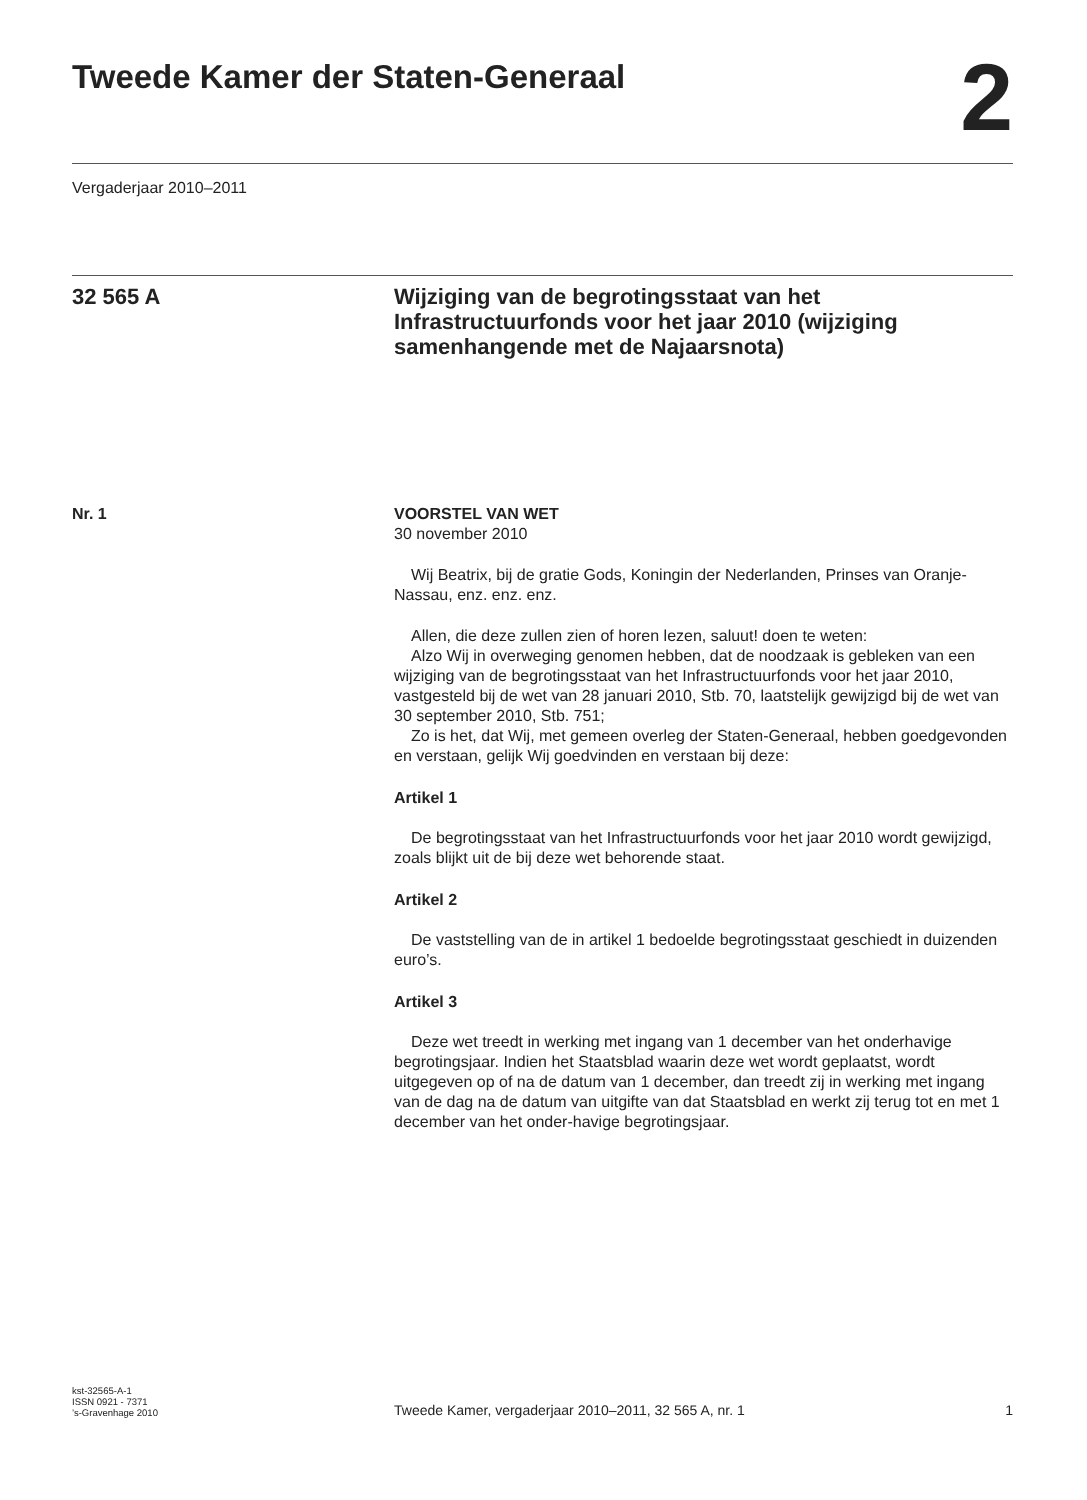Tweede Kamer der Staten-Generaal
2
Vergaderjaar 2010–2011
32 565 A
Wijziging van de begrotingsstaat van het Infrastructuurfonds voor het jaar 2010 (wijziging samenhangende met de Najaarsnota)
Nr. 1 VOORSTEL VAN WET
30 november 2010
Wij Beatrix, bij de gratie Gods, Koningin der Nederlanden, Prinses van Oranje-Nassau, enz. enz. enz.
Allen, die deze zullen zien of horen lezen, saluut! doen te weten:
Alzo Wij in overweging genomen hebben, dat de noodzaak is gebleken van een wijziging van de begrotingsstaat van het Infrastructuurfonds voor het jaar 2010, vastgesteld bij de wet van 28 januari 2010, Stb. 70, laatstelijk gewijzigd bij de wet van 30 september 2010, Stb. 751;
Zo is het, dat Wij, met gemeen overleg der Staten-Generaal, hebben goedgevonden en verstaan, gelijk Wij goedvinden en verstaan bij deze:
Artikel 1
De begrotingsstaat van het Infrastructuurfonds voor het jaar 2010 wordt gewijzigd, zoals blijkt uit de bij deze wet behorende staat.
Artikel 2
De vaststelling van de in artikel 1 bedoelde begrotingsstaat geschiedt in duizenden euro’s.
Artikel 3
Deze wet treedt in werking met ingang van 1 december van het onderhavige begrotingsjaar. Indien het Staatsblad waarin deze wet wordt geplaatst, wordt uitgegeven op of na de datum van 1 december, dan treedt zij in werking met ingang van de dag na de datum van uitgifte van dat Staatsblad en werkt zij terug tot en met 1 december van het onder-havige begrotingsjaar.
kst-32565-A-1
ISSN 0921 - 7371
’s-Gravenhage 2010
Tweede Kamer, vergaderjaar 2010–2011, 32 565 A, nr. 1
1